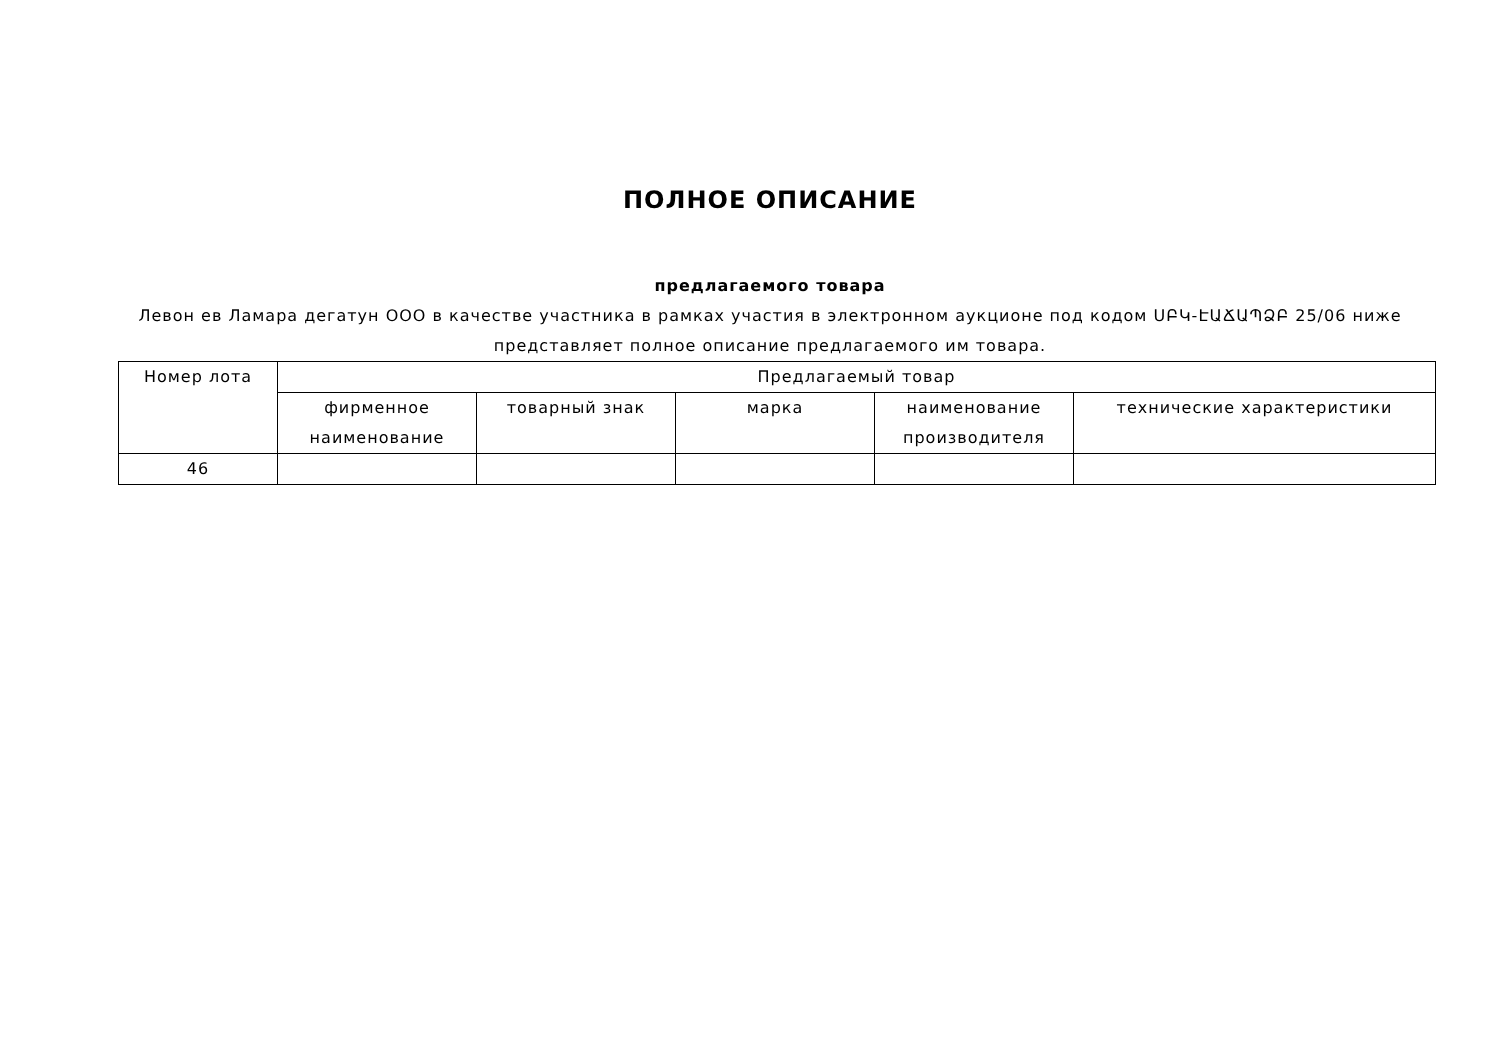ПОЛНОЕ ОПИСАНИЕ
предлагаемого товара
Левон ев Ламара дегатун ООО в качестве участника в рамках участия в электронном аукционе под кодом ՍԲԿ-ԷԱՃԱՊՁԲ 25/06 ниже представляет полное описание предлагаемого им товара.
| Номер лота | Предлагаемый товар | | | | |
| --- | --- | --- | --- | --- | --- |
| | фирменное наименование | товарный знак | марка | наименование производителя | технические характеристики |
| 46 | | | | | |